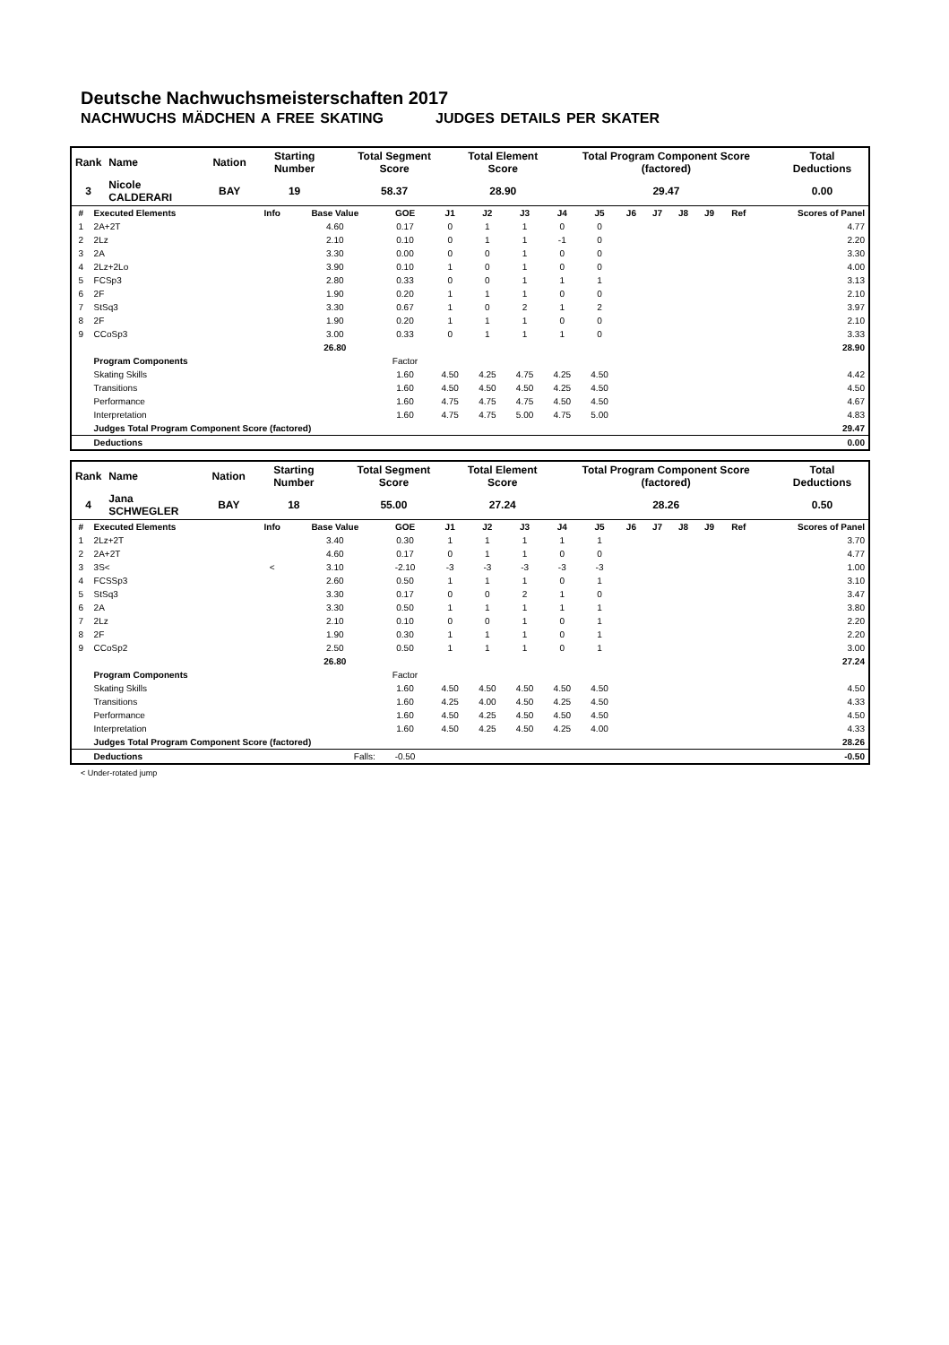Deutsche Nachwuchsmeisterschaften 2017
NACHWUCHS MÄDCHEN A FREE SKATING JUDGES DETAILS PER SKATER
| Rank | Name | Nation | Starting Number | Total Segment Score | Total Element Score | Total Program Component Score (factored) | Total Deductions |
| 3 | Nicole CALDERARI | BAY | 19 | 58.37 | 28.90 | 29.47 | 0.00 |
| # | Executed Elements | Info | Base Value | GOE | J1 | J2 | J3 | J4 | J5 | J6 | J7 | J8 | J9 | Ref | Scores of Panel |
| --- | --- | --- | --- | --- | --- | --- | --- | --- | --- | --- | --- | --- | --- | --- | --- |
| 1 | 2A+2T | | 4.60 | 0.17 | 0 | 1 | 1 | 0 | 0 | | | | | | 4.77 |
| 2 | 2Lz | | 2.10 | 0.10 | 0 | 1 | 1 | -1 | 0 | | | | | | 2.20 |
| 3 | 2A | | 3.30 | 0.00 | 0 | 0 | 1 | 0 | 0 | | | | | | 3.30 |
| 4 | 2Lz+2Lo | | 3.90 | 0.10 | 1 | 0 | 1 | 0 | 0 | | | | | | 4.00 |
| 5 | FCSp3 | | 2.80 | 0.33 | 0 | 0 | 1 | 1 | 1 | | | | | | 3.13 |
| 6 | 2F | | 1.90 | 0.20 | 1 | 1 | 1 | 0 | 0 | | | | | | 2.10 |
| 7 | StSq3 | | 3.30 | 0.67 | 1 | 0 | 2 | 1 | 2 | | | | | | 3.97 |
| 8 | 2F | | 1.90 | 0.20 | 1 | 1 | 1 | 0 | 0 | | | | | | 2.10 |
| 9 | CCoSp3 | | 3.00 | 0.33 | 0 | 1 | 1 | 1 | 0 | | | | | | 3.33 |
| | | | 26.80 | | | | | | | | | | | | 28.90 |
| | Program Components | | | Factor | | | | | | | | | | | |
| | Skating Skills | | | 1.60 | 4.50 | 4.25 | 4.75 | 4.25 | 4.50 | | | | | | 4.42 |
| | Transitions | | | 1.60 | 4.50 | 4.50 | 4.50 | 4.25 | 4.50 | | | | | | 4.50 |
| | Performance | | | 1.60 | 4.75 | 4.75 | 4.75 | 4.50 | 4.50 | | | | | | 4.67 |
| | Interpretation | | | 1.60 | 4.75 | 4.75 | 5.00 | 4.75 | 5.00 | | | | | | 4.83 |
| | Judges Total Program Component Score (factored) | | | | | | | | | | | | | | 29.47 |
| | Deductions | | | | | | | | | | | | | | 0.00 |
| Rank | Name | Nation | Starting Number | Total Segment Score | Total Element Score | Total Program Component Score (factored) | Total Deductions |
| 4 | Jana SCHWEGLER | BAY | 18 | 55.00 | 27.24 | 28.26 | 0.50 |
| # | Executed Elements | Info | Base Value | GOE | J1 | J2 | J3 | J4 | J5 | J6 | J7 | J8 | J9 | Ref | Scores of Panel |
| --- | --- | --- | --- | --- | --- | --- | --- | --- | --- | --- | --- | --- | --- | --- | --- |
| 1 | 2Lz+2T | | 3.40 | 0.30 | 1 | 1 | 1 | 1 | 1 | | | | | | 3.70 |
| 2 | 2A+2T | | 4.60 | 0.17 | 0 | 1 | 1 | 0 | 0 | | | | | | 4.77 |
| 3 | 3S< | < | 3.10 | -2.10 | -3 | -3 | -3 | -3 | -3 | | | | | | 1.00 |
| 4 | FCSSp3 | | 2.60 | 0.50 | 1 | 1 | 1 | 0 | 1 | | | | | | 3.10 |
| 5 | StSq3 | | 3.30 | 0.17 | 0 | 0 | 2 | 1 | 0 | | | | | | 3.47 |
| 6 | 2A | | 3.30 | 0.50 | 1 | 1 | 1 | 1 | 1 | | | | | | 3.80 |
| 7 | 2Lz | | 2.10 | 0.10 | 0 | 0 | 1 | 0 | 1 | | | | | | 2.20 |
| 8 | 2F | | 1.90 | 0.30 | 1 | 1 | 1 | 0 | 1 | | | | | | 2.20 |
| 9 | CCoSp2 | | 2.50 | 0.50 | 1 | 1 | 1 | 0 | 1 | | | | | | 3.00 |
| | | | 26.80 | | | | | | | | | | | | 27.24 |
| | Program Components | | | Factor | | | | | | | | | | | |
| | Skating Skills | | | 1.60 | 4.50 | 4.50 | 4.50 | 4.50 | 4.50 | | | | | | 4.50 |
| | Transitions | | | 1.60 | 4.25 | 4.00 | 4.50 | 4.25 | 4.50 | | | | | | 4.33 |
| | Performance | | | 1.60 | 4.50 | 4.25 | 4.50 | 4.50 | 4.50 | | | | | | 4.50 |
| | Interpretation | | | 1.60 | 4.50 | 4.25 | 4.50 | 4.25 | 4.00 | | | | | | 4.33 |
| | Judges Total Program Component Score (factored) | | | | | | | | | | | | | | 28.26 |
| | Deductions | | Falls: | -0.50 | | | | | | | | | | | -0.50 |
< Under-rotated jump